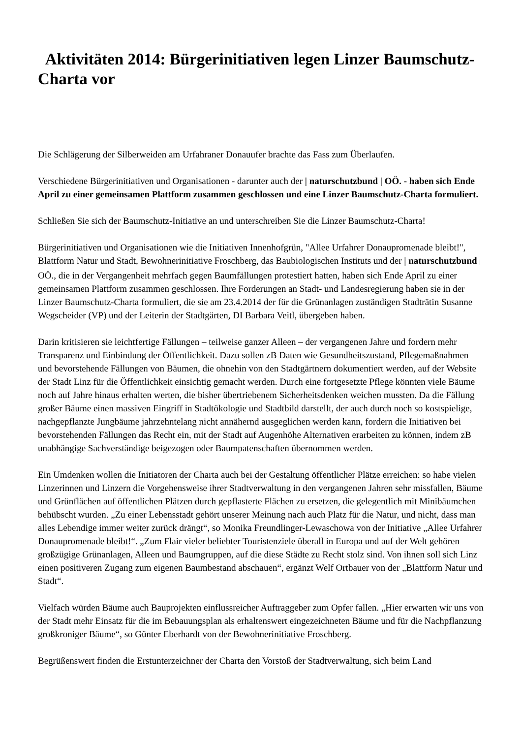Aktivitäten 2014: Bürgerinitiativen legen Linzer Baumschutz-Charta vor
Die Schlägerung der Silberweiden am Urfahraner Donauufer brachte das Fass zum Überlaufen.
Verschiedene Bürgerinitiativen und Organisationen - darunter auch der | naturschutzbund | OÖ. - haben sich Ende April zu einer gemeinsamen Plattform zusammen geschlossen und eine Linzer Baumschutz-Charta formuliert.
Schließen Sie sich der Baumschutz-Initiative an und unterschreiben Sie die Linzer Baumschutz-Charta!
Bürgerinitiativen und Organisationen wie die Initiativen Innenhofgrün, "Allee Urfahrer Donaupromenade bleibt!", Blattform Natur und Stadt, Bewohnerinitiative Froschberg, das Baubiologischen Instituts und der | naturschutzbund | OÖ., die in der Vergangenheit mehrfach gegen Baumfällungen protestiert hatten, haben sich Ende April zu einer gemeinsamen Plattform zusammen geschlossen. Ihre Forderungen an Stadt- und Landesregierung haben sie in der Linzer Baumschutz-Charta formuliert, die sie am 23.4.2014 der für die Grünanlagen zuständigen Stadträtin Susanne Wegscheider (VP) und der Leiterin der Stadtgärten, DI Barbara Veitl, übergeben haben.
Darin kritisieren sie leichtfertige Fällungen – teilweise ganzer Alleen – der vergangenen Jahre und fordern mehr Transparenz und Einbindung der Öffentlichkeit. Dazu sollen zB Daten wie Gesundheitszustand, Pflegemaßnahmen und bevorstehende Fällungen von Bäumen, die ohnehin von den Stadtgärtnern dokumentiert werden, auf der Website der Stadt Linz für die Öffentlichkeit einsichtig gemacht werden. Durch eine fortgesetzte Pflege könnten viele Bäume noch auf Jahre hinaus erhalten werten, die bisher übertriebenem Sicherheitsdenken weichen mussten. Da die Fällung großer Bäume einen massiven Eingriff in Stadtökologie und Stadtbild darstellt, der auch durch noch so kostspielige, nachgepflanzte Jungbäume jahrzehntelang nicht annähernd ausgeglichen werden kann, fordern die Initiativen bei bevorstehenden Fällungen das Recht ein, mit der Stadt auf Augenhöhe Alternativen erarbeiten zu können, indem zB unabhängige Sachverständige beigezogen oder Baumpatenschaften übernommen werden.
Ein Umdenken wollen die Initiatoren der Charta auch bei der Gestaltung öffentlicher Plätze erreichen: so habe vielen Linzerinnen und Linzern die Vorgehensweise ihrer Stadtverwaltung in den vergangenen Jahren sehr missfallen, Bäume und Grünflächen auf öffentlichen Plätzen durch gepflasterte Flächen zu ersetzen, die gelegentlich mit Minibäumchen behübscht wurden. „Zu einer Lebensstadt gehört unserer Meinung nach auch Platz für die Natur, und nicht, dass man alles Lebendige immer weiter zurück drängt“, so Monika Freundlinger-Lewaschowa von der Initiative „Allee Urfahrer Donaupromenade bleibt!“. „Zum Flair vieler beliebter Touristenziele überall in Europa und auf der Welt gehören großzügige Grünanlagen, Alleen und Baumgruppen, auf die diese Städte zu Recht stolz sind. Von ihnen soll sich Linz einen positiveren Zugang zum eigenen Baumbestand abschauen“, ergänzt Welf Ortbauer von der „Blattform Natur und Stadt“.
Vielfach würden Bäume auch Bauprojekten einflussreicher Auftraggeber zum Opfer fallen. „Hier erwarten wir uns von der Stadt mehr Einsatz für die im Bebauungsplan als erhaltenswert eingezeichneten Bäume und für die Nachpflanzung großkroniger Bäume“, so Günter Eberhardt von der Bewohnerinitiative Froschberg.
Begrüßenswert finden die Erstunterzeichner der Charta den Vorstoß der Stadtverwaltung, sich beim Land